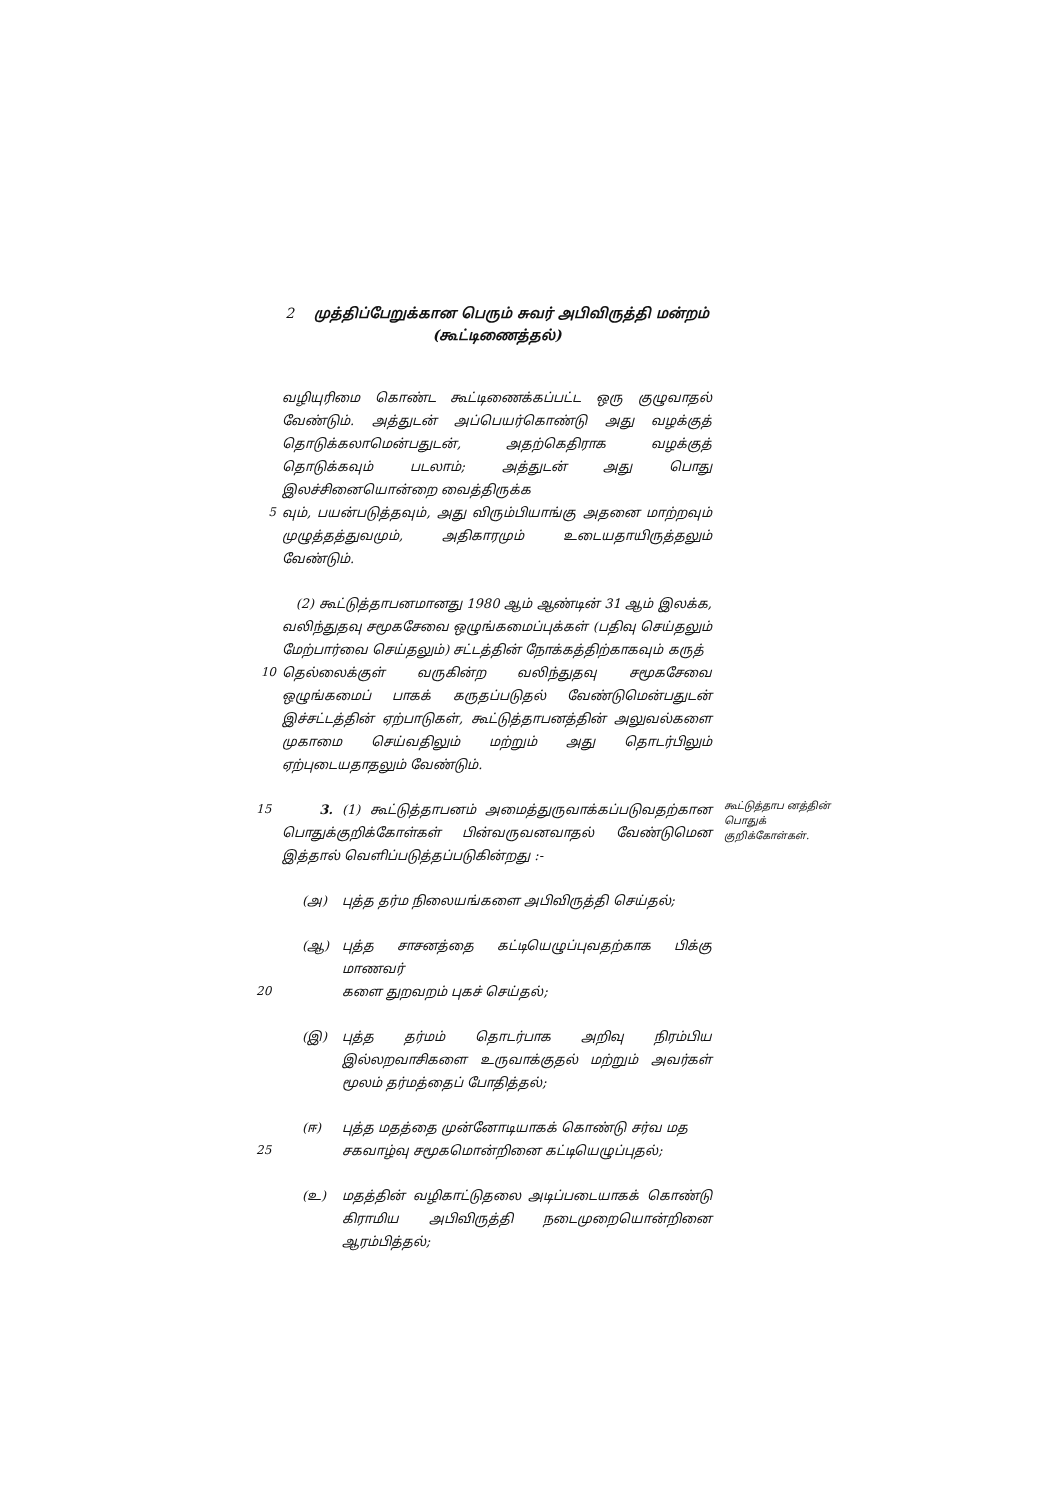2 முத்திப்பேறுக்கான பெரும் சுவர் அபிவிருத்தி மன்றம்
(கூட்டிணைத்தல்)
வழியுரிமை கொண்ட கூட்டிணைக்கப்பட்ட ஒரு குழுவாதல் வேண்டும். அத்துடன் அப்பெயர்கொண்டு அது வழக்குத் தொடுக்கலாமென்பதுடன், அதற்கெதிராக வழக்குத் தொடுக்கவும் படலாம்; அத்துடன் அது பொது இலச்சினையொன்றை வைத்திருக்க
5 வும், பயன்படுத்தவும், அது விரும்பியாங்கு அதனை மாற்றவும் முழுத்தத்துவமும், அதிகாரமும் உடையதாயிருத்தலும் வேண்டும்.
(2) கூட்டுத்தாபனமானது 1980 ஆம் ஆண்டின் 31 ஆம் இலக்க, வலிந்துதவு சமூகசேவை ஒழுங்கமைப்புக்கள் (பதிவு செய்தலும் மேற்பார்வை செய்தலும்) சட்டத்தின் நோக்கத்திற்காகவும் கருத்
10 தெல்லைக்குள் வருகின்ற வலிந்துதவு சமூகசேவை ஒழுங்கமைப் பாகக் கருதப்படுதல் வேண்டுமென்பதுடன் இச்சட்டத்தின் ஏற்பாடுகள், கூட்டுத்தாபனத்தின் அலுவல்களை முகாமை செய்வதிலும் மற்றும் அது தொடர்பிலும் ஏற்புடையதாதலும் வேண்டும்.
15 3. (1) கூட்டுத்தாபனம் அமைத்துருவாக்கப்படுவதற்கான பொதுக்குறிக்கோள்கள் பின்வருவனவாதல் வேண்டுமென இத்தால் வெளிப்படுத்தப்படுகின்றது :-
கூட்டுத்தாப னத்தின் பொதுக் குறிக்கோள்கள்.
(அ) புத்த தர்ம நிலையங்களை அபிவிருத்தி செய்தல்;
(ஆ) புத்த சாசனத்தை கட்டியெழுப்புவதற்காக பிக்கு மாணவர்
20 களை துறவறம் புகச் செய்தல்;
(இ) புத்த தர்மம் தொடர்பாக அறிவு நிரம்பிய இல்லறவாசிகளை உருவாக்குதல் மற்றும் அவர்கள் மூலம் தர்மத்தைப் போதித்தல்;
(ஈ) புத்த மதத்தை முன்னோடியாகக் கொண்டு சர்வ மத
25 சகவாழ்வு சமூகமொன்றினை கட்டியெழுப்புதல்;
(உ) மதத்தின் வழிகாட்டுதலை அடிப்படையாகக் கொண்டு கிராமிய அபிவிருத்தி நடைமுறையொன்றினை ஆரம்பித்தல்;